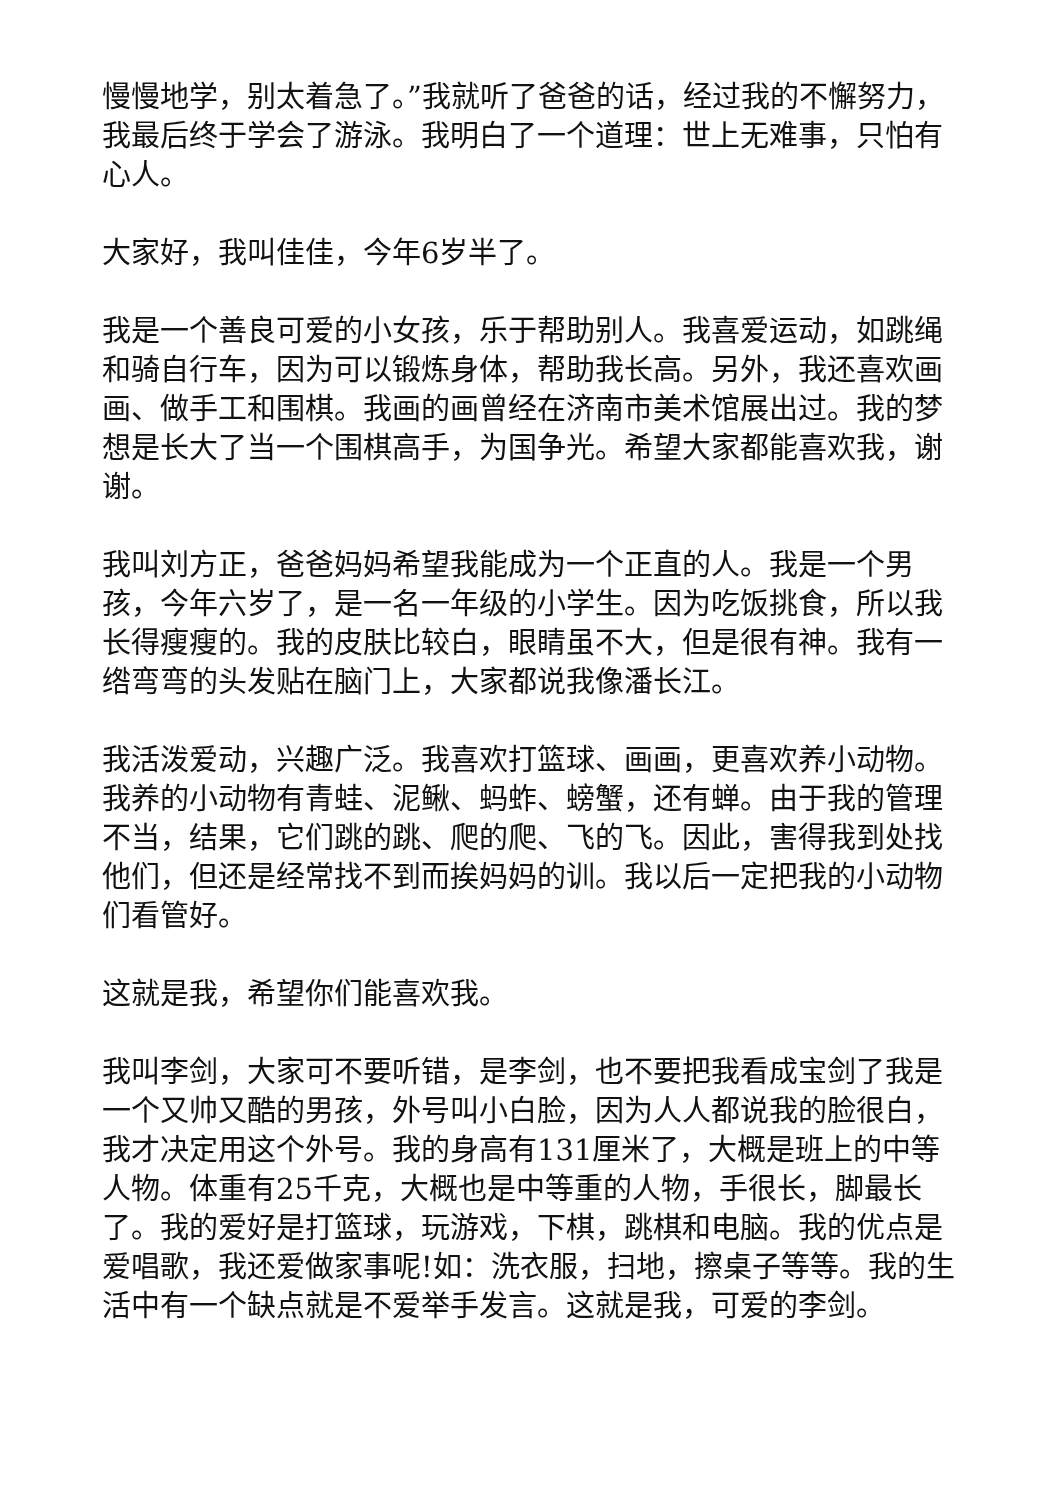慢慢地学，别太着急了。”我就听了爸爸的话，经过我的不懈努力，我最后终于学会了游泳。我明白了一个道理：世上无难事，只怕有心人。
大家好，我叫佳佳，今年6岁半了。
我是一个善良可爱的小女孩，乐于帮助别人。我喜爱运动，如跳绳和骑自行车，因为可以锻炼身体，帮助我长高。另外，我还喜欢画画、做手工和围棋。我画的画曾经在济南市美术馆展出过。我的梦想是长大了当一个围棋高手，为国争光。希望大家都能喜欢我，谢谢。
我叫刘方正，爸爸妈妈希望我能成为一个正直的人。我是一个男孩，今年六岁了，是一名一年级的小学生。因为吃饭挑食，所以我长得瘦瘦的。我的皮肤比较白，眼睛虽不大，但是很有神。我有一绺弯弯的头发贴在脑门上，大家都说我像潘长江。
我活泼爱动，兴趣广泛。我喜欢打篮球、画画，更喜欢养小动物。我养的小动物有青蛙、泥鳅、蚂蚱、螃蟹，还有蝉。由于我的管理不当，结果，它们跳的跳、爬的爬、飞的飞。因此，害得我到处找他们，但还是经常找不到而挨妈妈的训。我以后一定把我的小动物们看管好。
这就是我，希望你们能喜欢我。
我叫李剑，大家可不要听错，是李剑，也不要把我看成宝剑了我是一个又帅又酷的男孩，外号叫小白脸，因为人人都说我的脸很白，我才决定用这个外号。我的身高有131厘米了，大概是班上的中等人物。体重有25千克，大概也是中等重的人物，手很长，脚最长了。我的爱好是打篮球，玩游戏，下棋，跳棋和电脑。我的优点是爱唱歌，我还爱做家事呢!如：洗衣服，扫地，擦桌子等等。我的生活中有一个缺点就是不爱举手发言。这就是我，可爱的李剑。